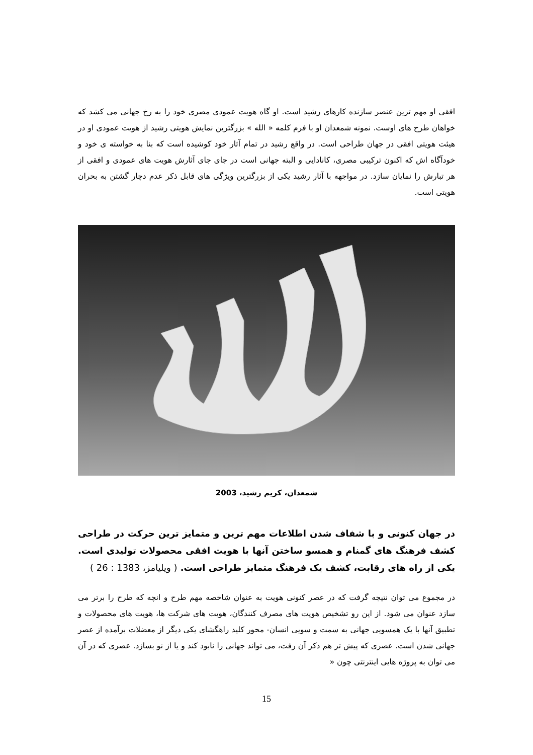افقی او مهم ترین عنصر سازنده کارهای رشید است. او گاه هویت عمودی مصری خود را به رخ جهانی می کشد که خواهان طرح های اوست. نمونه شمعدان او با فرم کلمه « الله » بزرگترین نمایش هویتی رشید از هویت عمودی او در هیئت هویتی افقی در جهان طراحی است. در واقع رشید در تمام آثار خود کوشیده است که بنا به خواسته ی خود و خودآگاه اش که اکنون ترکیبی مصری، کانادایی و البته جهانی است در جای جای آثارش هویت های عمودی و افقی از هر تبارش را نمایان سازد. در مواجهه با آثار رشید یکی از بزرگترین ویژگی های قابل ذکر عدم دچار گشتن به بحران هویتی است.
شمعدان، کریم رشید، 2003
در جهان کنونی و با شفاف شدن اطلاعات مهم ترین و متمایز ترین حرکت در طراحی کشف فرهنگ های گمنام و همسو ساختن آنها با هویت افقی محصولات تولیدی است. یکی از راه های رقابت، کشف یک فرهنگ متمایز طراحی است. ( ویلیامز، 1383 : 26 )
در مجموع می توان نتیجه گرفت که در عصر کنونی هویت به عنوان شاخصه مهم طرح و انچه که طرح را برتر می سازد عنوان می شود. از این رو تشخیص هویت های مصرف کنندگان، هویت های شرکت ها، هویت های محصولات و تطبیق آنها با یک همسویی جهانی به سمت و سویی انسان- محور کلید راهگشای یکی دیگر از معضلات برآمده از عصر جهانی شدن است. عصری که پیش تر هم ذکر آن رفت، می تواند جهانی را نابود کند و یا از نو بسازد. عصری که در آن می توان به پروژه هایی اینترنتی چون «
15